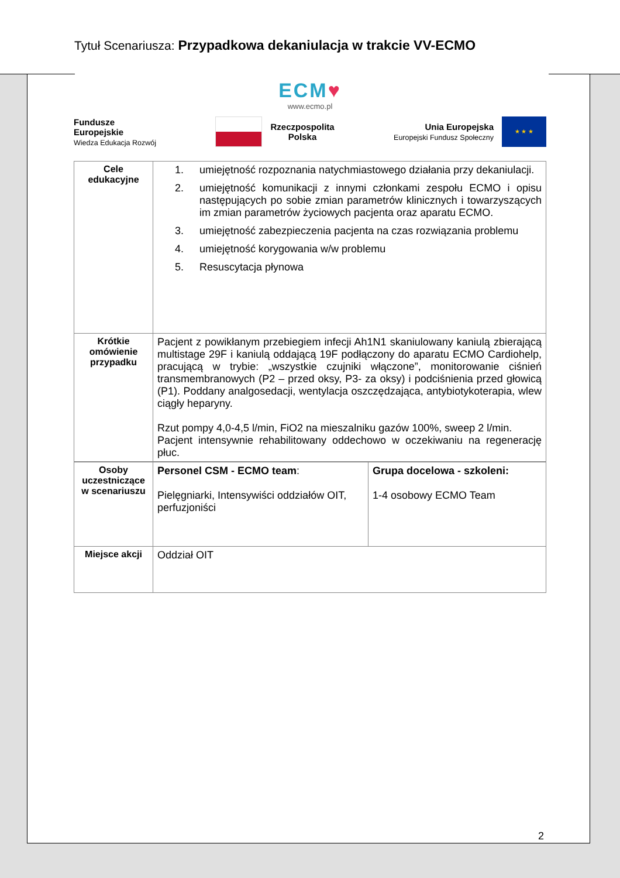Tytuł Scenariusza: Przypadkowa dekaniulacja w trakcie VV-ECMO
ECM♥
www.ecmo.pl
Fundusze
Europejskie
Wiedza Edukacja Rozwój
Rzeczpospolita
Polska
Unia Europejska
Europejski Fundusz Społeczny
★ ★ ★
| Cele edukacyjne | 1. umiejętność rozpoznania natychmiastowego działania przy dekaniulacji. 2. umiejętność komunikacji z innymi członkami zespołu ECMO i opisu następujących po sobie zmian parametrów klinicznych i towarzyszących im zmian parametrów życiowych pacjenta oraz aparatu ECMO. 3. umiejętność zabezpieczenia pacjenta na czas rozwiązania problemu 4. umiejętność korygowania w/w problemu 5. Resuscytacja płynowa |
| Krótkie omówienie przypadku | Pacjent z powikłanym przebiegiem infecji Ah1N1 skaniulowany kaniulą zbierającą multistage 29F i kaniulą oddającą 19F podłączony do aparatu ECMO Cardiohelp, pracującą w trybie: „wszystkie czujniki włączone”, monitorowanie ciśnień transmembranowych (P2 – przed oksy, P3- za oksy) i podciśnienia przed głowicą (P1). Poddany analgosedacji, wentylacja oszczędzająca, antybiotykoterapia, wlew ciągły heparyny. Rzut pompy 4,0-4,5 l/min, FiO2 na mieszalniku gazów 100%, sweep 2 l/min. Pacjent intensywnie rehabilitowany oddechowo w oczekiwaniu na regenerację płuc. |
| Osoby uczestniczące w scenariuszu | Personel CSM - ECMO team : Pielęgniarki, Intensywiści oddziałów OIT, perfuzjoniści | Grupa docelowa - szkoleni: 1-4 osobowy ECMO Team |
| Miejsce akcji | Oddział OIT | |
2